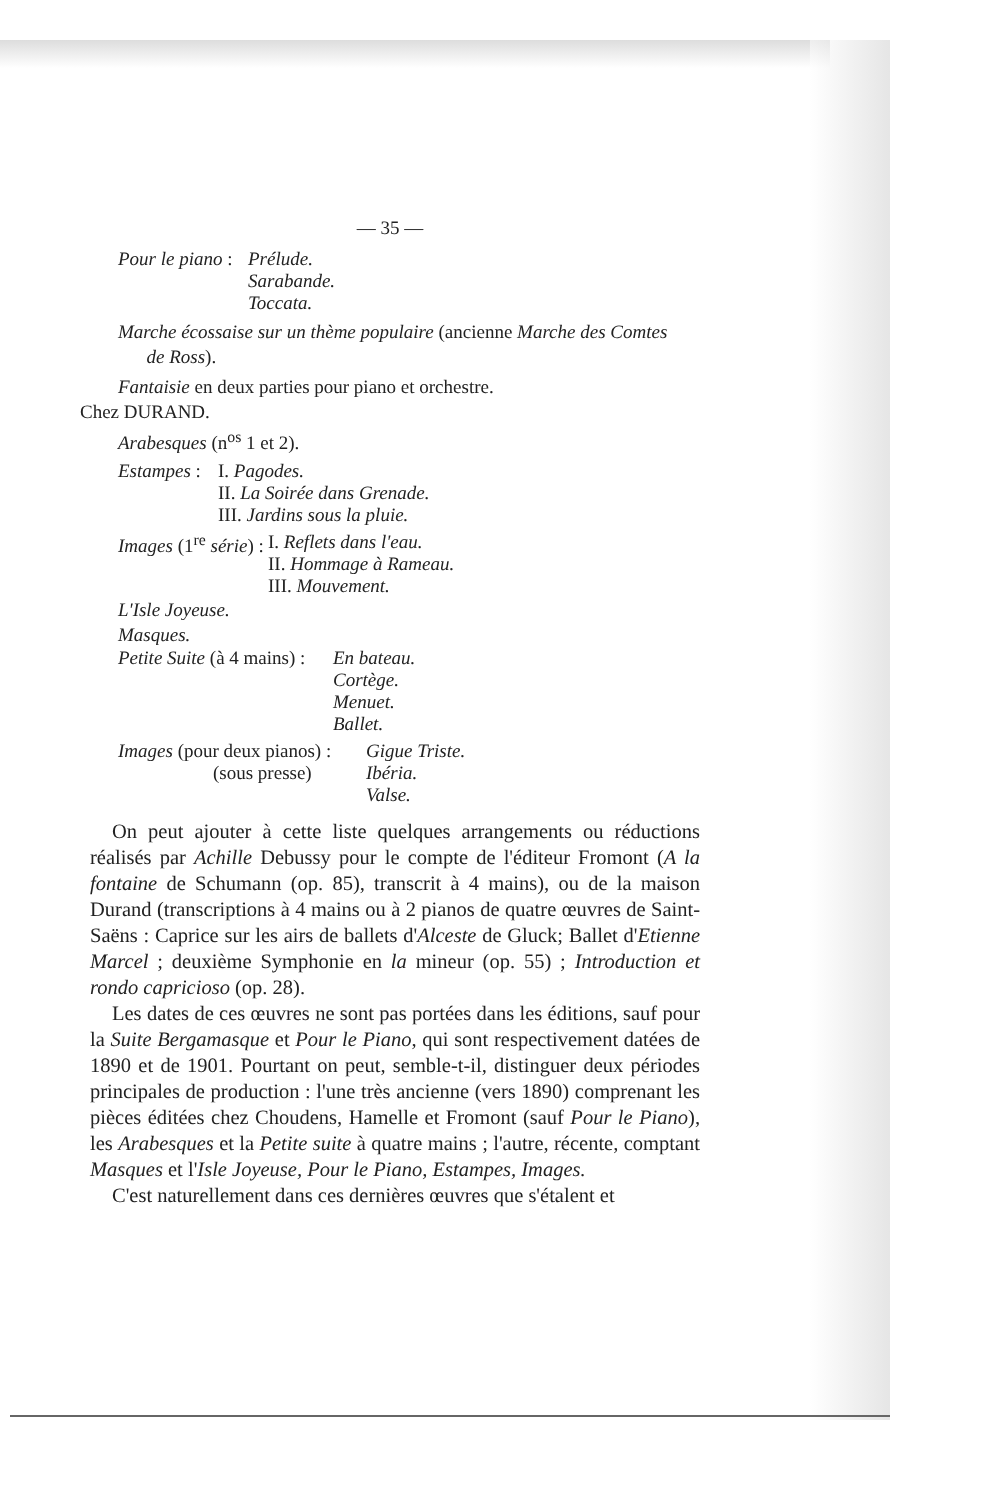— 35 —
Pour le piano : Prélude.
Sarabande.
Toccata.
Marche écossaise sur un thème populaire (ancienne Marche des Comtes
de Ross).
Fantaisie en deux parties pour piano et orchestre.
Chez DURAND.
Arabesques (n<sup>os</sup> 1 et 2).
Estampes : I. Pagodes.
II. La Soirée dans Grenade.
III. Jardins sous la pluie.
Images (1<sup>re</sup> série) : I. Reflets dans l'eau.
II. Hommage à Rameau.
III. Mouvement.
L'Isle Joyeuse.
Masques.
Petite Suite (à 4 mains) : En bateau.
Cortège.
Menuet.
Ballet.
Images (pour deux pianos) :
(sous presse) Gigue Triste.
Ibéria.
Valse.
On peut ajouter à cette liste quelques arrangements ou réductions réalisés par Achille Debussy pour le compte de l'éditeur Fromont (A la fontaine de Schumann (op. 85), transcrit à 4 mains), ou de la maison Durand (transcriptions à 4 mains ou à 2 pianos de quatre œuvres de Saint-Saëns : Caprice sur les airs de ballets d'Alceste de Gluck; Ballet d'Etienne Marcel ; deuxième Symphonie en la mineur (op. 55) ; Introduction et rondo capricioso (op. 28).
Les dates de ces œuvres ne sont pas portées dans les éditions, sauf pour la Suite Bergamasque et Pour le Piano, qui sont respectivement datées de 1890 et de 1901. Pourtant on peut, semble-t-il, distinguer deux périodes principales de production : l'une très ancienne (vers 1890) comprenant les pièces éditées chez Choudens, Hamelle et Fromont (sauf Pour le Piano), les Arabesques et la Petite suite à quatre mains ; l'autre, récente, comptant Masques et l'Isle Joyeuse, Pour le Piano, Estampes, Images.
C'est naturellement dans ces dernières œuvres que s'étalent et